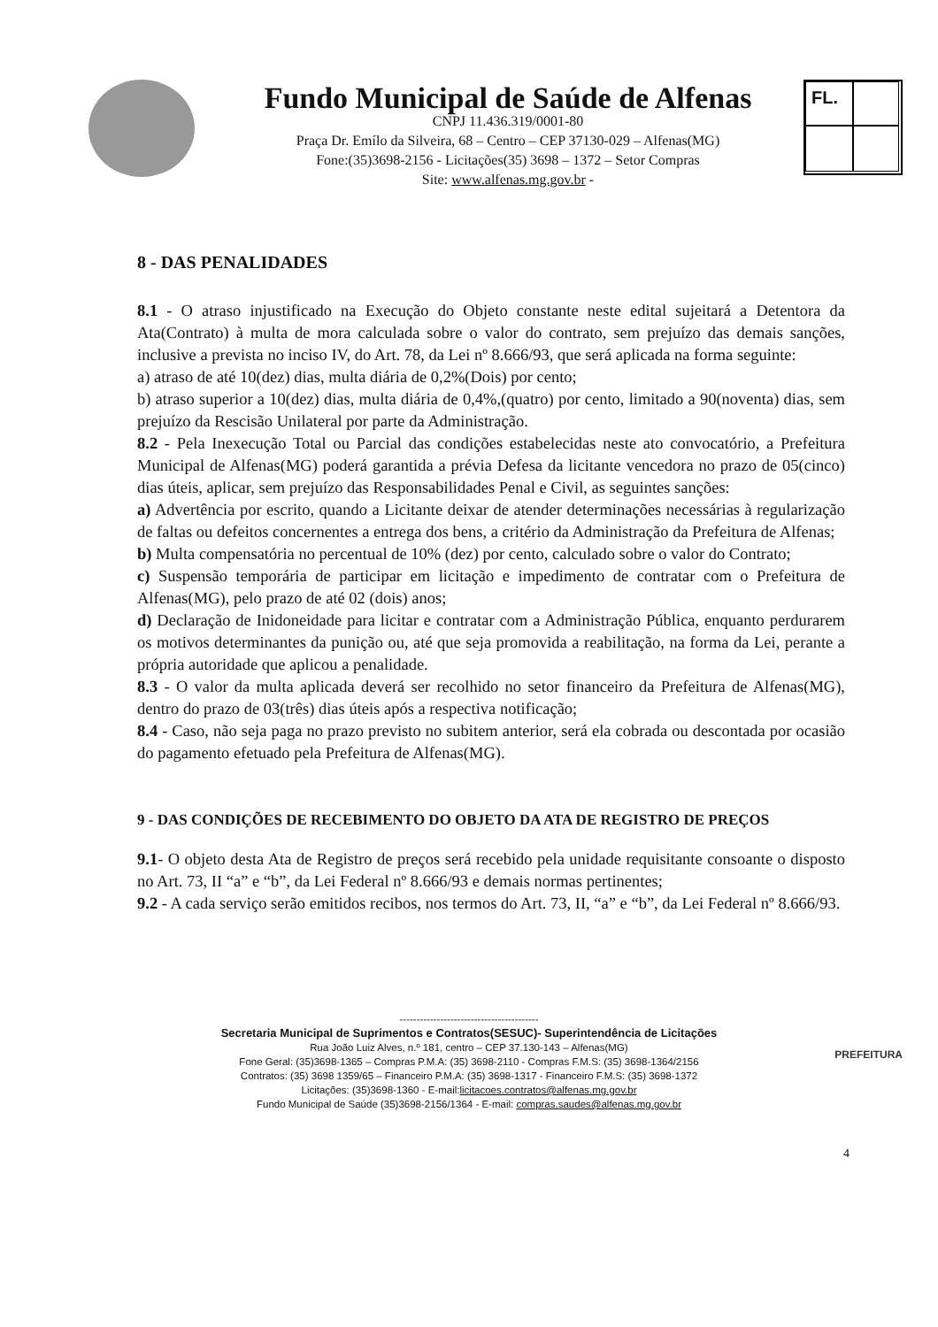Fundo Municipal de Saúde de Alfenas
CNPJ 11.436.319/0001-80
Praça Dr. Emílo da Silveira, 68 – Centro – CEP 37130-029 – Alfenas(MG)
Fone:(35)3698-2156 - Licitações(35) 3698 – 1372 – Setor Compras
Site: www.alfenas.mg.gov.br -
FL.
8 - DAS PENALIDADES
8.1 - O atraso injustificado na Execução do Objeto constante neste edital sujeitará a Detentora da Ata(Contrato) à multa de mora calculada sobre o valor do contrato, sem prejuízo das demais sanções, inclusive a prevista no inciso IV, do Art. 78, da Lei nº 8.666/93, que será aplicada na forma seguinte:
a) atraso de até 10(dez) dias, multa diária de 0,2%(Dois) por cento;
b) atraso superior a 10(dez) dias, multa diária de 0,4%,(quatro) por cento, limitado a 90(noventa) dias, sem prejuízo da Rescisão Unilateral por parte da Administração.
8.2 - Pela Inexecução Total ou Parcial das condições estabelecidas neste ato convocatório, a Prefeitura Municipal de Alfenas(MG) poderá garantida a prévia Defesa da licitante vencedora no prazo de 05(cinco) dias úteis, aplicar, sem prejuízo das Responsabilidades Penal e Civil, as seguintes sanções:
a) Advertência por escrito, quando a Licitante deixar de atender determinações necessárias à regularização de faltas ou defeitos concernentes a entrega dos bens, a critério da Administração da Prefeitura de Alfenas;
b) Multa compensatória no percentual de 10% (dez) por cento, calculado sobre o valor do Contrato;
c) Suspensão temporária de participar em licitação e impedimento de contratar com o Prefeitura de Alfenas(MG), pelo prazo de até 02 (dois) anos;
d) Declaração de Inidoneidade para licitar e contratar com a Administração Pública, enquanto perdurarem os motivos determinantes da punição ou, até que seja promovida a reabilitação, na forma da Lei, perante a própria autoridade que aplicou a penalidade.
8.3 - O valor da multa aplicada deverá ser recolhido no setor financeiro da Prefeitura de Alfenas(MG), dentro do prazo de 03(três) dias úteis após a respectiva notificação;
8.4 - Caso, não seja paga no prazo previsto no subitem anterior, será ela cobrada ou descontada por ocasião do pagamento efetuado pela Prefeitura de Alfenas(MG).
9 - DAS CONDIÇÕES DE RECEBIMENTO DO OBJETO DA ATA DE REGISTRO DE PREÇOS
9.1- O objeto desta Ata de Registro de preços será recebido pela unidade requisitante consoante o disposto no Art. 73, II “a” e “b”, da Lei Federal nº 8.666/93 e demais normas pertinentes;
9.2 - A cada serviço serão emitidos recibos, nos termos do Art. 73, II, “a” e “b”, da Lei Federal nº 8.666/93.
-----------------------------------------
Secretaria Municipal de Suprimentos e Contratos(SESUC)- Superintendência de Licitações
Rua João Luiz Alves, n.º 181, centro – CEP 37.130-143 – Alfenas(MG)
Fone Geral: (35)3698-1365 – Compras P.M.A: (35) 3698-2110 - Compras F.M.S: (35) 3698-1364/2156
Contratos: (35) 3698 1359/65 – Financeiro P.M.A: (35) 3698-1317 - Financeiro F.M.S: (35) 3698-1372
Licitações: (35)3698-1360 - E-mail:licitacoes.contratos@alfenas.mg.gov.br
Fundo Municipal de Saúde (35)3698-2156/1364 - E-mail: compras.saudes@alfenas.mg.gov.br
PREFEITURA
4